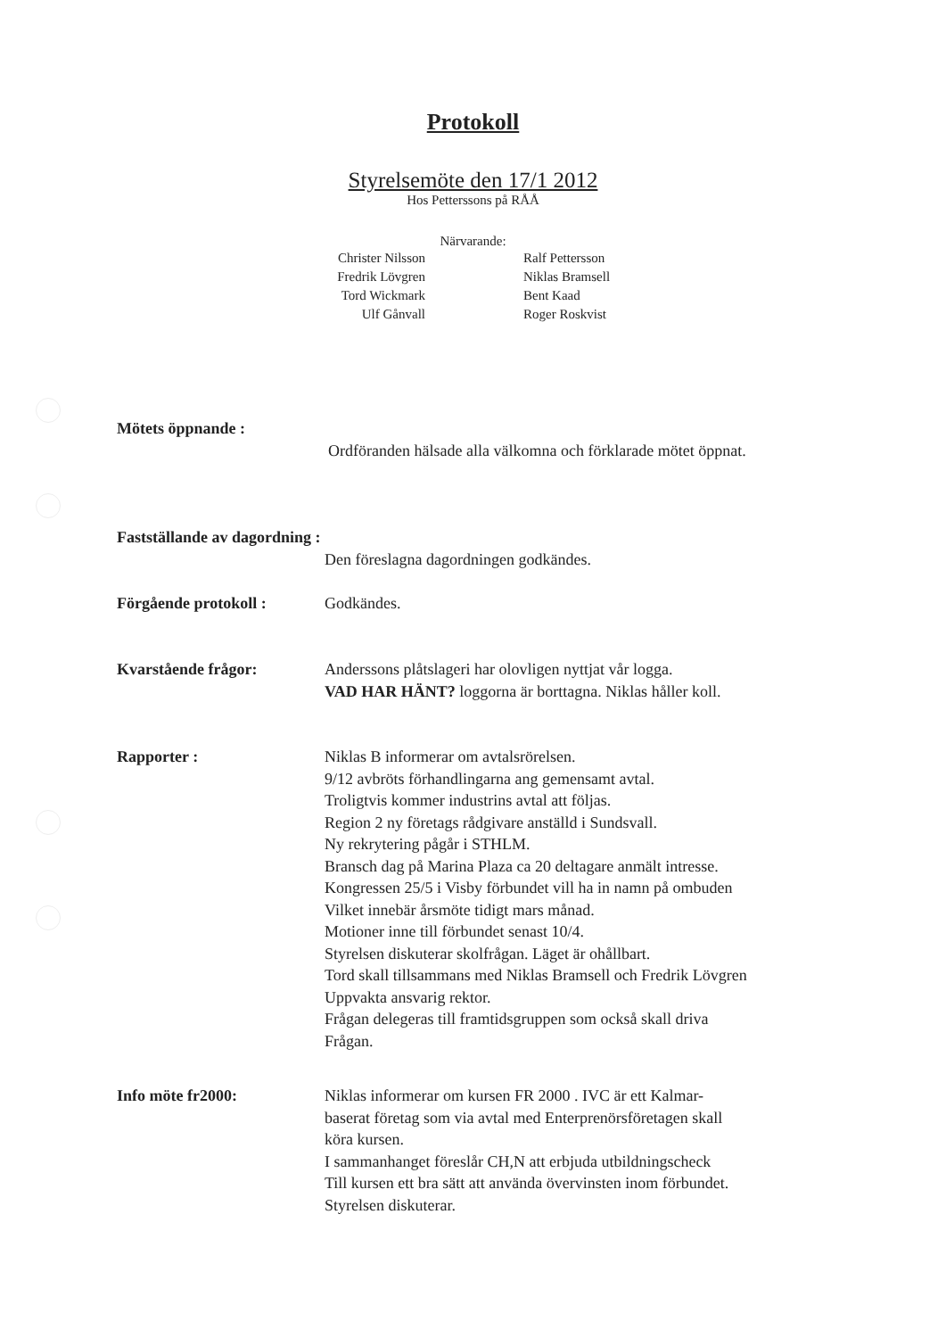Protokoll
Styrelsemöte den 17/1 2012
Hos Petterssons på RÅÅ
Närvarande:
| Christer Nilsson | Ralf Pettersson |
| Fredrik Lövgren | Niklas Bramsell |
| Tord Wickmark | Bent Kaad |
| Ulf Gånvall | Roger Roskvist |
Mötets öppnande :
Ordföranden hälsade alla välkomna och förklarade mötet öppnat.
Fastställande av dagordning :
Den föreslagna dagordningen godkändes.
Förgående protokoll : Godkändes.
Kvarstående frågor: Anderssons plåtslageri har olovligen nyttjat vår logga.
VAD HAR HÄNT? loggorna är borttagna. Niklas håller koll.
Rapporter : Niklas B informerar om avtalsrörelsen.
9/12 avbröts förhandlingarna ang gemensamt avtal.
Troligtvis kommer industrins avtal att följas.
Region 2 ny företags rådgivare anställd i Sundsvall.
Ny rekrytering pågår i STHLM.
Bransch dag på Marina Plaza ca 20 deltagare anmält intresse.
Kongressen 25/5 i Visby förbundet vill ha in namn på ombuden
Vilket innebär årsmöte tidigt mars månad.
Motioner inne till förbundet senast 10/4.
Styrelsen diskuterar skolfrågan. Läget är ohållbart.
Tord skall tillsammans med Niklas Bramsell och Fredrik Lövgren
Uppvakta ansvarig rektor.
Frågan delegeras till framtidsgruppen som också skall driva
Frågan.
Info möte fr2000: Niklas informerar om kursen FR 2000 . IVC är ett Kalmar-
baserat företag som via avtal med Enterprenörsföretagen skall
köra kursen.
I sammanhanget föreslår CH,N att erbjuda utbildningscheck
Till kursen ett bra sätt att använda övervinsten inom förbundet.
Styrelsen diskuterar.